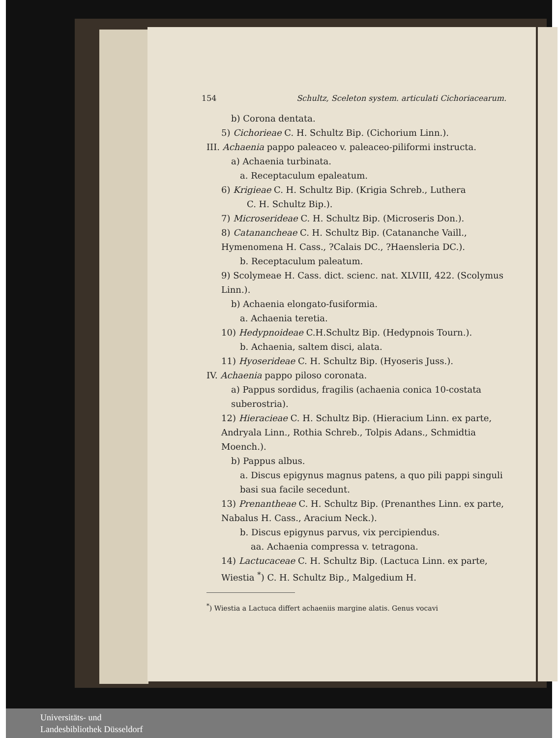154 Schultz, Sceleton system. articulati Cichoriacearum.
b) Corona dentata.
5) Cichorieae C. H. Schultz Bip. (Cichorium Linn.).
III. Achaenia pappo paleaceo v. paleaceo-piliformi instructa.
a) Achaenia turbinata.
a. Receptaculum epaleatum.
6) Krigieae C. H. Schultz Bip. (Krigia Schreb., Luthera
C. H. Schultz Bip.).
7) Microserideae C. H. Schultz Bip. (Microseris Don.).
8) Catanancheae C. H. Schultz Bip. (Catananche Vaill., Hymenomena H. Cass., ?Calais DC., ?Haensleria DC.).
b. Receptaculum paleatum.
9) Scolymeae H. Cass. dict. scienc. nat. XLVIII, 422. (Scolymus Linn.).
b) Achaenia elongato-fusiformia.
a. Achaenia teretia.
10) Hedypnoideae C.H.Schultz Bip. (Hedypnois Tourn.).
b. Achaenia, saltem disci, alata.
11) Hyoserideae C. H. Schultz Bip. (Hyoseris Juss.).
IV. Achaenia pappo piloso coronata.
a) Pappus sordidus, fragilis (achaenia conica 10-costata suberostria).
12) Hieracieae C. H. Schultz Bip. (Hieracium Linn. ex parte, Andryala Linn., Rothia Schreb., Tolpis Adans., Schmidtia Moench.).
b) Pappus albus.
a. Discus epigynus magnus patens, a quo pili pappi singuli basi sua facile secedunt.
13) Prenantheae C. H. Schultz Bip. (Prenanthes Linn. ex parte, Nabalus H. Cass., Aracium Neck.).
b. Discus epigynus parvus, vix percipiendus.
aa. Achaenia compressa v. tetragona.
14) Lactucaceae C. H. Schultz Bip. (Lactuca Linn. ex parte, Wiestia <sup>*</sup>) C. H. Schultz Bip., Malgedium H.
<sup>*</sup>) Wiestia a Lactuca differt achaeniis margine alatis. Genus vocavi
Universitäts- und
Landesbibliothek Düsseldorf